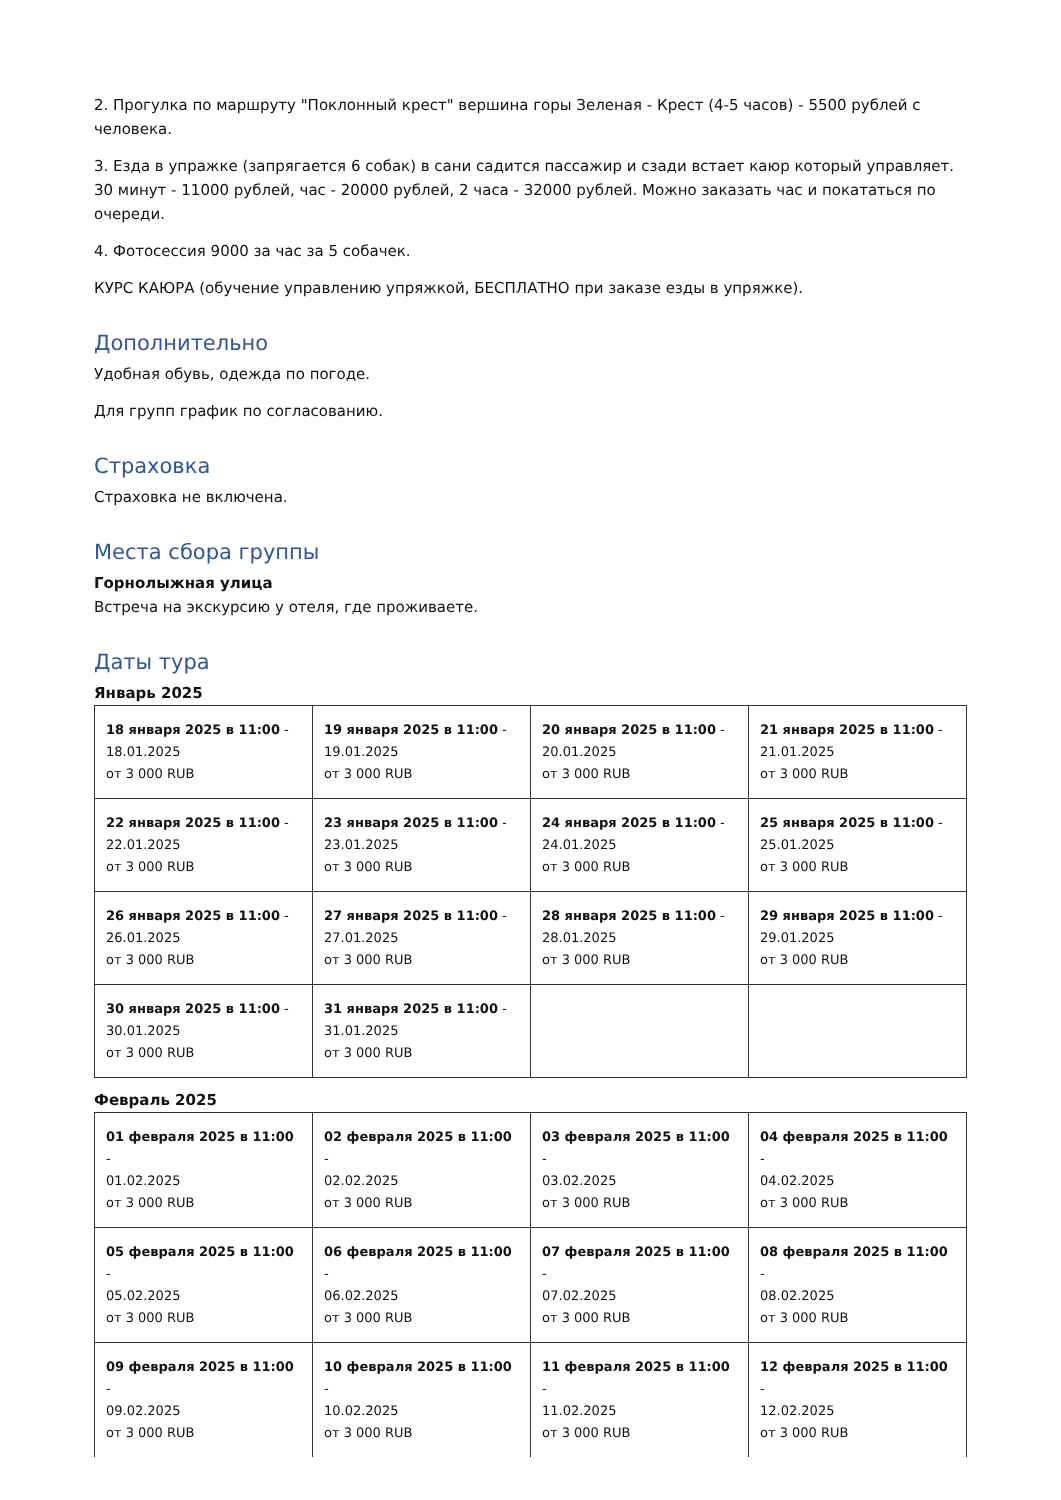2. Прогулка по маршруту "Поклонный крест" вершина горы Зеленая - Крест (4-5 часов) - 5500 рублей с человека.
3. Езда в упражке (запрягается 6 собак) в сани садится пассажир и сзади встает каюр который управляет. 30 минут - 11000 рублей, час - 20000 рублей, 2 часа - 32000 рублей. Можно заказать час и покататься по очереди.
4. Фотосессия 9000 за час за 5 собачек.
КУРС КАЮРА (обучение управлению упряжкой, БЕСПЛАТНО при заказе езды в упряжке).
Дополнительно
Удобная обувь, одежда по погоде.
Для групп график по согласованию.
Страховка
Страховка не включена.
Места сбора группы
Горнолыжная улица
Встреча на экскурсию у отеля, где проживаете.
Даты тура
Январь 2025
| 18 января 2025 в 11:00 - 18.01.2025 от 3 000 RUB | 19 января 2025 в 11:00 - 19.01.2025 от 3 000 RUB | 20 января 2025 в 11:00 - 20.01.2025 от 3 000 RUB | 21 января 2025 в 11:00 - 21.01.2025 от 3 000 RUB |
| 22 января 2025 в 11:00 - 22.01.2025 от 3 000 RUB | 23 января 2025 в 11:00 - 23.01.2025 от 3 000 RUB | 24 января 2025 в 11:00 - 24.01.2025 от 3 000 RUB | 25 января 2025 в 11:00 - 25.01.2025 от 3 000 RUB |
| 26 января 2025 в 11:00 - 26.01.2025 от 3 000 RUB | 27 января 2025 в 11:00 - 27.01.2025 от 3 000 RUB | 28 января 2025 в 11:00 - 28.01.2025 от 3 000 RUB | 29 января 2025 в 11:00 - 29.01.2025 от 3 000 RUB |
| 30 января 2025 в 11:00 - 30.01.2025 от 3 000 RUB | 31 января 2025 в 11:00 - 31.01.2025 от 3 000 RUB | | |
Февраль 2025
| 01 февраля 2025 в 11:00 - 01.02.2025 от 3 000 RUB | 02 февраля 2025 в 11:00 - 02.02.2025 от 3 000 RUB | 03 февраля 2025 в 11:00 - 03.02.2025 от 3 000 RUB | 04 февраля 2025 в 11:00 - 04.02.2025 от 3 000 RUB |
| 05 февраля 2025 в 11:00 - 05.02.2025 от 3 000 RUB | 06 февраля 2025 в 11:00 - 06.02.2025 от 3 000 RUB | 07 февраля 2025 в 11:00 - 07.02.2025 от 3 000 RUB | 08 февраля 2025 в 11:00 - 08.02.2025 от 3 000 RUB |
| 09 февраля 2025 в 11:00 - 09.02.2025 от 3 000 RUB | 10 февраля 2025 в 11:00 - 10.02.2025 от 3 000 RUB | 11 февраля 2025 в 11:00 - 11.02.2025 от 3 000 RUB | 12 февраля 2025 в 11:00 - 12.02.2025 от 3 000 RUB |